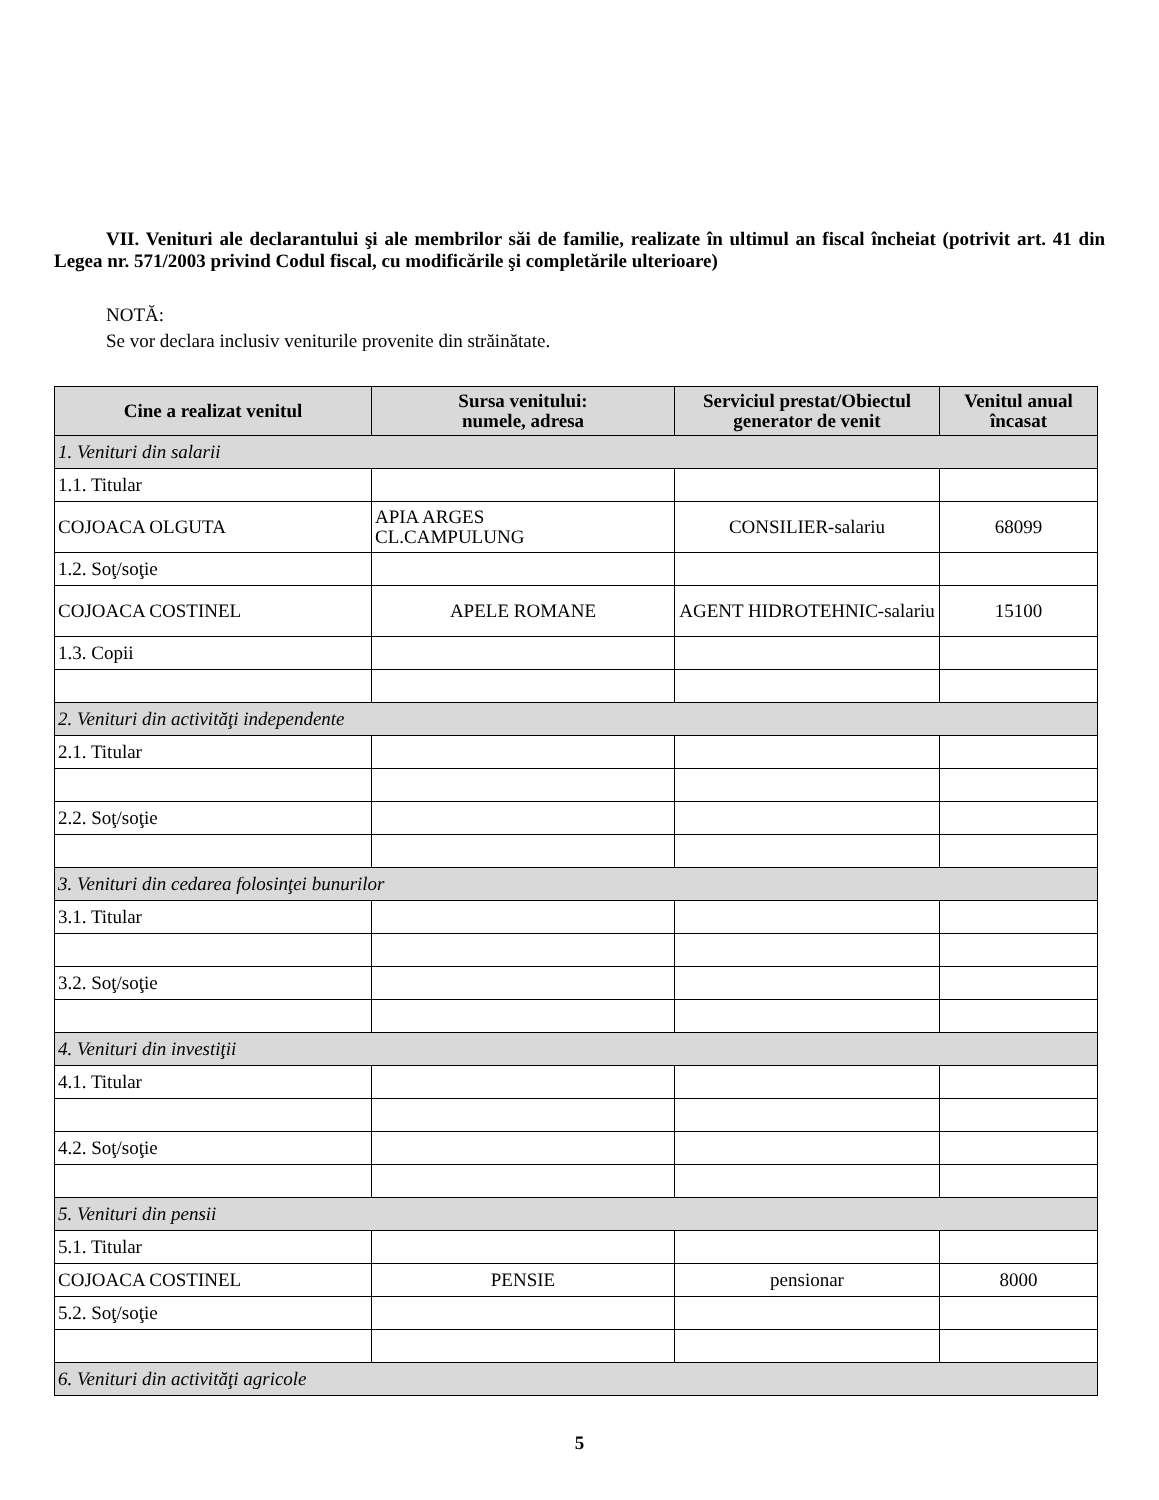VII. Venituri ale declarantului şi ale membrilor săi de familie, realizate în ultimul an fiscal încheiat (potrivit art. 41 din Legea nr. 571/2003 privind Codul fiscal, cu modificările şi completările ulterioare)
NOTĂ:
Se vor declara inclusiv veniturile provenite din străinătate.
| Cine a realizat venitul | Sursa venitului: numele, adresa | Serviciul prestat/Obiectul generator de venit | Venitul anual încasat |
| --- | --- | --- | --- |
| 1. Venituri din salarii | | | |
| 1.1. Titular | | | |
| COJOACA OLGUTA | APIA ARGES CL.CAMPULUNG | CONSILIER-salariu | 68099 |
| 1.2. Soţ/soţie | | | |
| COJOACA COSTINEL | APELE ROMANE | AGENT HIDROTEHNIC-salariu | 15100 |
| 1.3. Copii | | | |
| 2. Venituri din activităţi independente | | | |
| 2.1. Titular | | | |
| 2.2. Soţ/soţie | | | |
| 3. Venituri din cedarea folosinţei bunurilor | | | |
| 3.1. Titular | | | |
| 3.2. Soţ/soţie | | | |
| 4. Venituri din investiţii | | | |
| 4.1. Titular | | | |
| 4.2. Soţ/soţie | | | |
| 5. Venituri din pensii | | | |
| 5.1. Titular | | | |
| COJOACA COSTINEL | PENSIE | pensionar | 8000 |
| 5.2. Soţ/soţie | | | |
| 6. Venituri din activităţi agricole | | | |
5